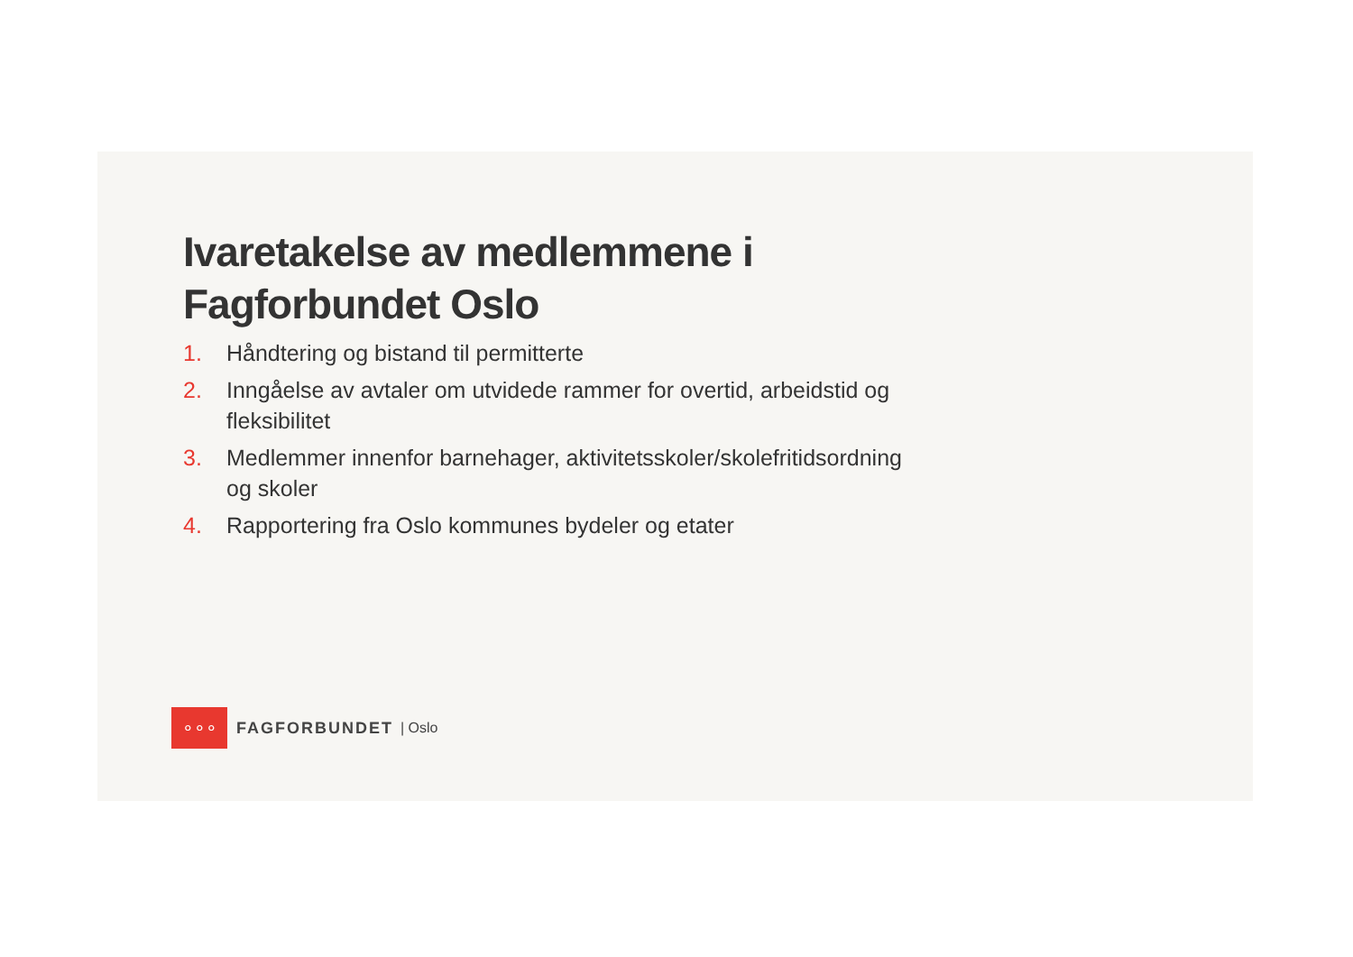Ivaretakelse av medlemmene i Fagforbundet Oslo
1. Håndtering og bistand til permitterte
2. Inngåelse av avtaler om utvidede rammer for overtid, arbeidstid og fleksibilitet
3. Medlemmer innenfor barnehager, aktivitetsskoler/skolefritidsordning og skoler
4. Rapportering fra Oslo kommunes bydeler og etater
∘∘∘
FAGFORBUNDET | Oslo